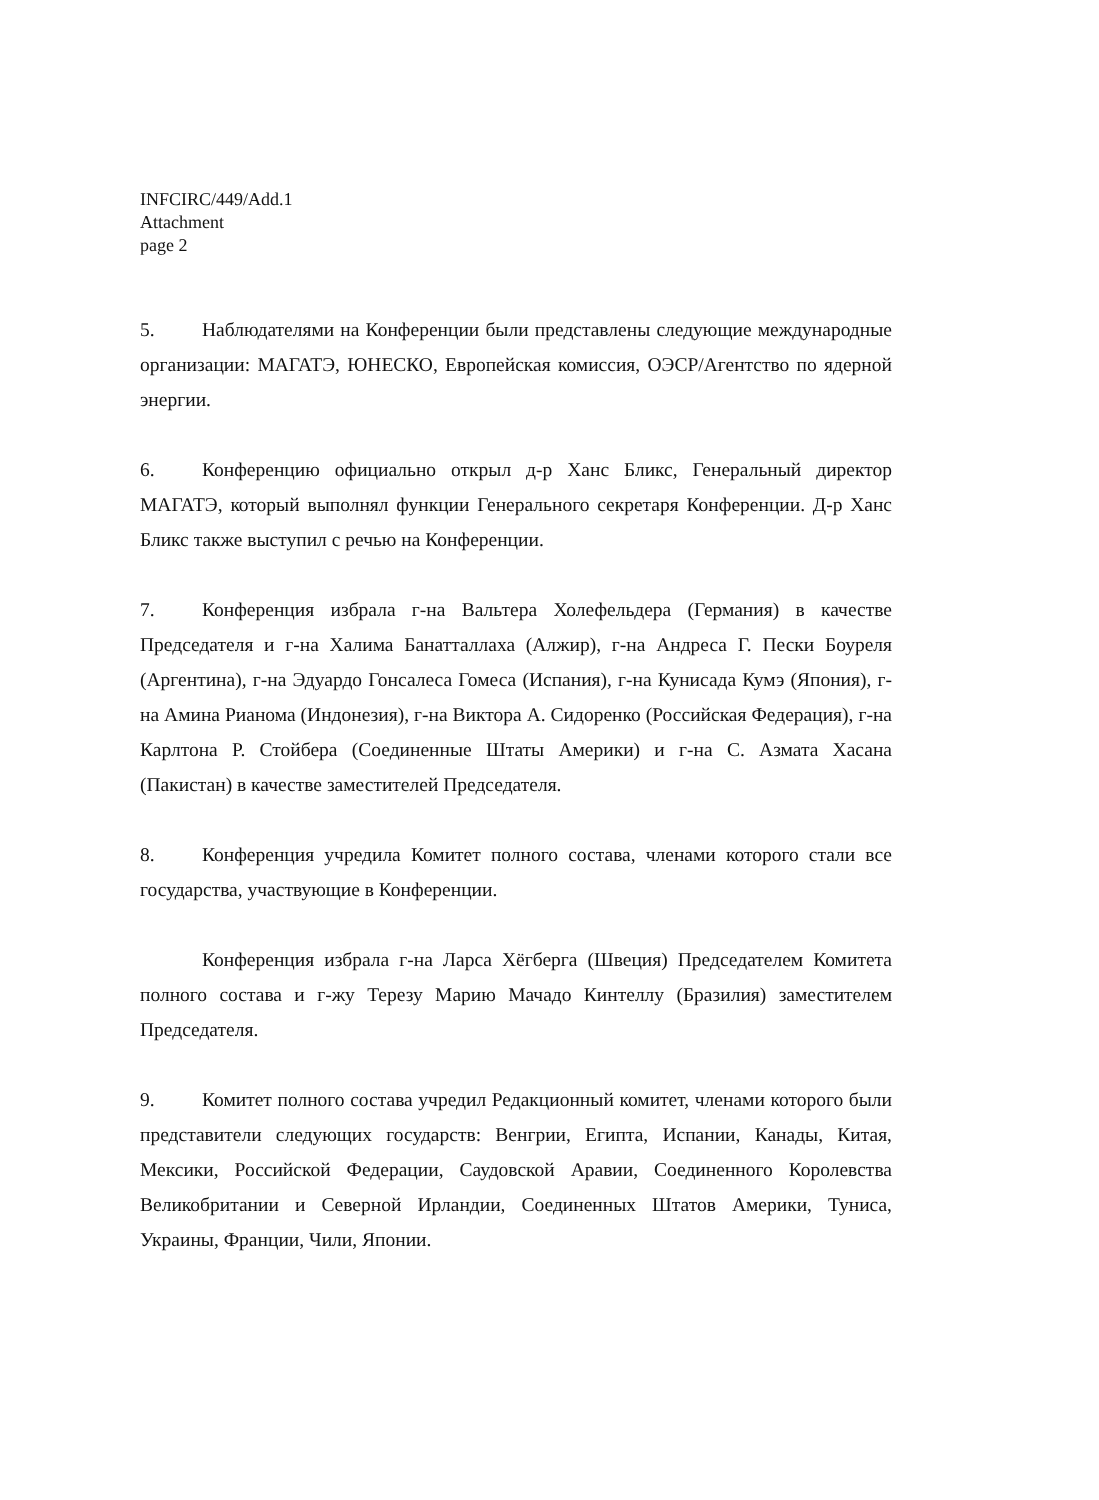INFCIRC/449/Add.1
Attachment
page 2
5. Наблюдателями на Конференции были представлены следующие международные организации: МАГАТЭ, ЮНЕСКО, Европейская комиссия, ОЭСР/Агентство по ядерной энергии.
6. Конференцию официально открыл д-р Ханс Бликс, Генеральный директор МАГАТЭ, который выполнял функции Генерального секретаря Конференции. Д-р Ханс Бликс также выступил с речью на Конференции.
7. Конференция избрала г-на Вальтера Холефельдера (Германия) в качестве Председателя и г-на Халима Банатталлаха (Алжир), г-на Андреса Г. Пески Боуреля (Аргентина), г-на Эдуардо Гонсалеса Гомеса (Испания), г-на Кунисада Кумэ (Япония), г-на Амина Рианома (Индонезия), г-на Виктора А. Сидоренко (Российская Федерация), г-на Карлтона Р. Стойбера (Соединенные Штаты Америки) и г-на С. Азмата Хасана (Пакистан) в качестве заместителей Председателя.
8. Конференция учредила Комитет полного состава, членами которого стали все государства, участвующие в Конференции.
Конференция избрала г-на Ларса Хёгберга (Швеция) Председателем Комитета полного состава и г-жу Терезу Марию Мачадо Кинтеллу (Бразилия) заместителем Председателя.
9. Комитет полного состава учредил Редакционный комитет, членами которого были представители следующих государств: Венгрии, Египта, Испании, Канады, Китая, Мексики, Российской Федерации, Саудовской Аравии, Соединенного Королевства Великобритании и Северной Ирландии, Соединенных Штатов Америки, Туниса, Украины, Франции, Чили, Японии.